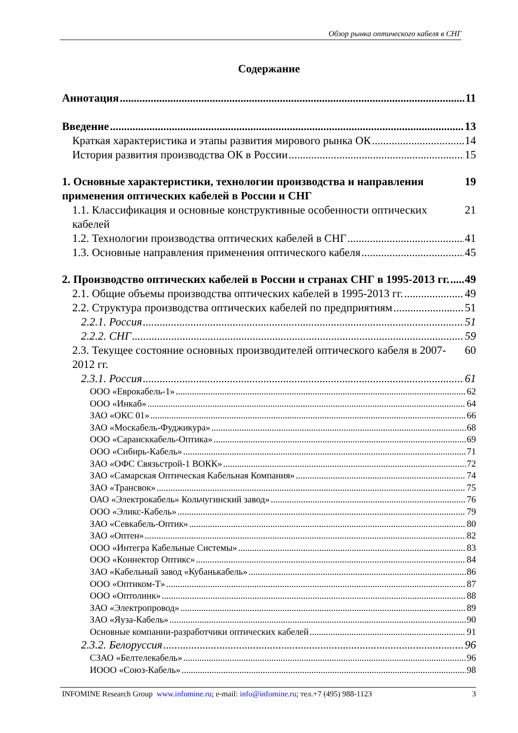Обзор рынка оптического кабеля в СНГ
Содержание
Аннотация 11
Введение 13
Краткая характеристика и этапы развития мирового рынка ОК 14
История развития производства ОК в России 15
1. Основные характеристики, технологии производства и направления применения оптических кабелей в России и СНГ 19
1.1. Классификация и основные конструктивные особенности оптических кабелей 21
1.2. Технологии производства оптических кабелей в СНГ 41
1.3. Основные направления применения оптического кабеля 45
2. Производство оптических кабелей в России и странах СНГ в 1995-2013 гг. 49
2.1. Общие объемы производства оптических кабелей в 1995-2013 гг. 49
2.2. Структура производства оптических кабелей по предприятиям 51
2.2.1. Россия 51
2.2.2. СНГ 59
2.3. Текущее состояние основных производителей оптического кабеля в 2007-2012 гг. 60
2.3.1. Россия 61
ООО «Еврокабель-1» 62
ООО «Инкаб» 64
ЗАО «ОКС 01» 66
ЗАО «Москабель-Фуджикура» 68
ООО «Сарансккабель-Оптика» 69
ООО «Сибирь-Кабель» 71
ЗАО «ОФС Связьстрой-1 ВОКК» 72
ЗАО «Самарская Оптическая Кабельная Компания» 74
ЗАО «Трансвок» 75
ОАО «Электрокабель» Кольчугинский завод» 76
ООО «Эликс-Кабель» 79
ЗАО «Севкабель-Оптик» 80
ЗАО «Оптен» 82
ООО «Интегра Кабельные Системы» 83
ООО «Коннектор Оптикс» 84
ЗАО «Кабельный завод «Кубанькабель» 86
ООО «Оптиком-Т» 87
ООО «Оптолинк» 88
ЗАО «Электропровод» 89
ЗАО «Яуза-Кабель» 90
Основные компании-разработчики оптических кабелей 91
2.3.2. Белоруссия 96
СЗАО «Белтелекабель» 96
ИООО «Союз-Кабель» 98
INFOMINE Research Group www.infomine.ru; e-mail: info@infomine.ru; тел.+7 (495) 988-1123 3